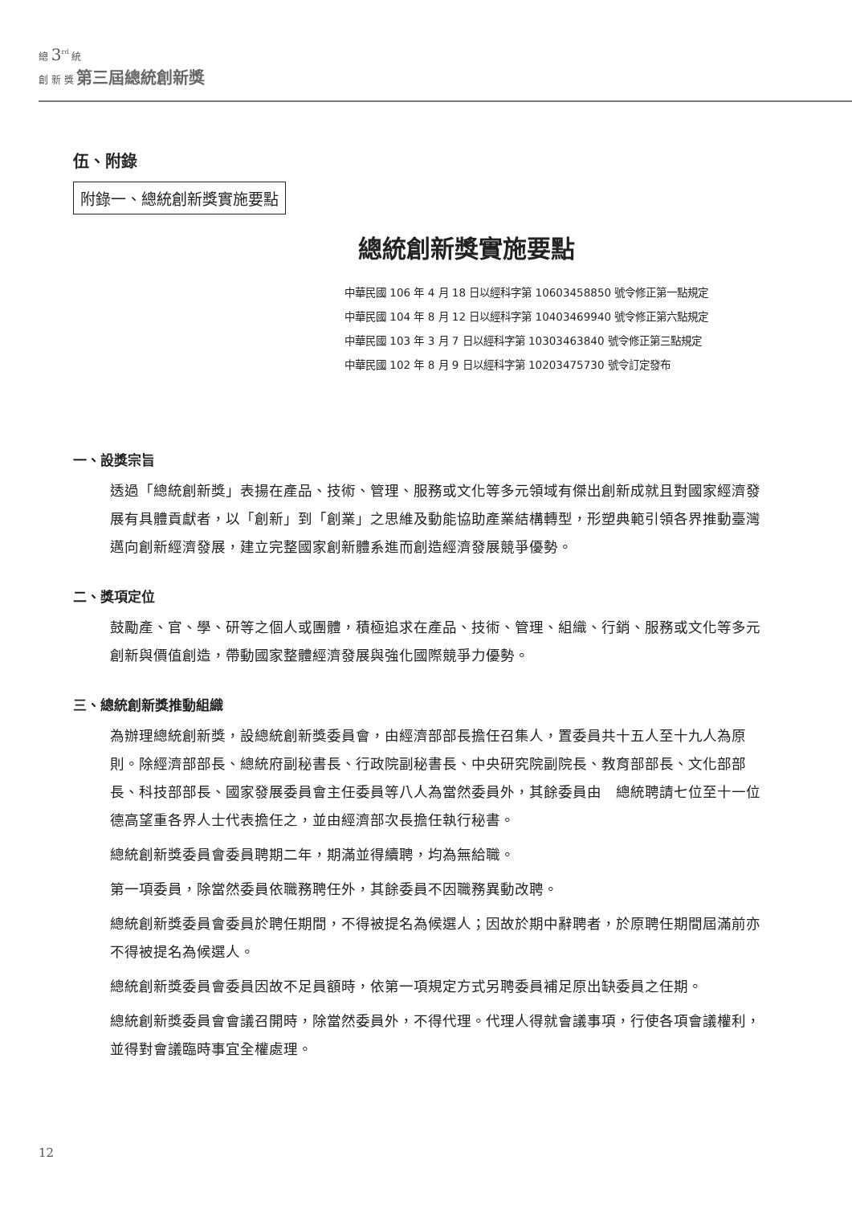總 3<sup>rd</sup> 統
創 新 獎 第三屆總統創新獎
伍、附錄
附錄一、總統創新獎實施要點
總統創新獎實施要點
中華民國 106 年 4 月 18 日以經科字第 10603458850 號令修正第一點規定
中華民國 104 年 8 月 12 日以經科字第 10403469940 號令修正第六點規定
中華民國 103 年 3 月 7 日以經科字第 10303463840 號令修正第三點規定
中華民國 102 年 8 月 9 日以經科字第 10203475730 號令訂定發布
一、設獎宗旨
透過「總統創新獎」表揚在產品、技術、管理、服務或文化等多元領域有傑出創新成就且對國家經濟發展有具體貢獻者，以「創新」到「創業」之思維及動能協助產業結構轉型，形塑典範引領各界推動臺灣邁向創新經濟發展，建立完整國家創新體系進而創造經濟發展競爭優勢。
二、獎項定位
鼓勵產、官、學、研等之個人或團體，積極追求在產品、技術、管理、組織、行銷、服務或文化等多元創新與價值創造，帶動國家整體經濟發展與強化國際競爭力優勢。
三、總統創新獎推動組織
為辦理總統創新獎，設總統創新獎委員會，由經濟部部長擔任召集人，置委員共十五人至十九人為原則。除經濟部部長、總統府副秘書長、行政院副秘書長、中央研究院副院長、教育部部長、文化部部長、科技部部長、國家發展委員會主任委員等八人為當然委員外，其餘委員由　總統聘請七位至十一位德高望重各界人士代表擔任之，並由經濟部次長擔任執行秘書。
總統創新獎委員會委員聘期二年，期滿並得續聘，均為無給職。
第一項委員，除當然委員依職務聘任外，其餘委員不因職務異動改聘。
總統創新獎委員會委員於聘任期間，不得被提名為候選人；因故於期中辭聘者，於原聘任期間屆滿前亦不得被提名為候選人。
總統創新獎委員會委員因故不足員額時，依第一項規定方式另聘委員補足原出缺委員之任期。
總統創新獎委員會會議召開時，除當然委員外，不得代理。代理人得就會議事項，行使各項會議權利，並得對會議臨時事宜全權處理。
12